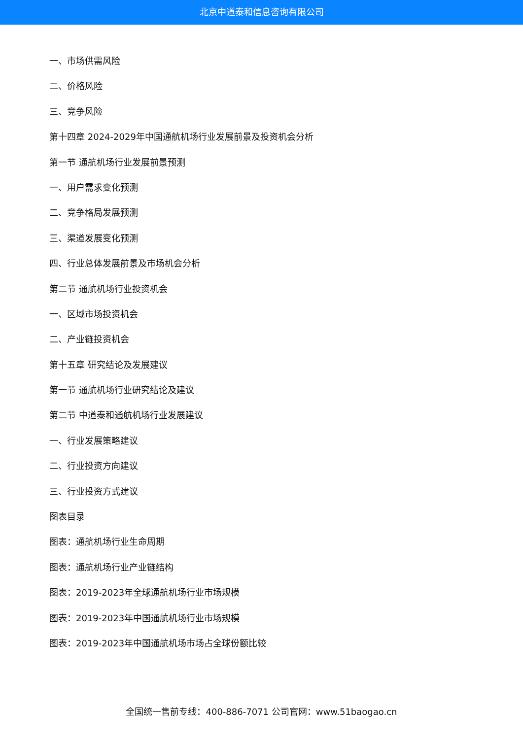北京中道泰和信息咨询有限公司
一、市场供需风险
二、价格风险
三、竞争风险
第十四章 2024-2029年中国通航机场行业发展前景及投资机会分析
第一节 通航机场行业发展前景预测
一、用户需求变化预测
二、竞争格局发展预测
三、渠道发展变化预测
四、行业总体发展前景及市场机会分析
第二节 通航机场行业投资机会
一、区域市场投资机会
二、产业链投资机会
第十五章 研究结论及发展建议
第一节 通航机场行业研究结论及建议
第二节 中道泰和通航机场行业发展建议
一、行业发展策略建议
二、行业投资方向建议
三、行业投资方式建议
图表目录
图表：通航机场行业生命周期
图表：通航机场行业产业链结构
图表：2019-2023年全球通航机场行业市场规模
图表：2019-2023年中国通航机场行业市场规模
图表：2019-2023年中国通航机场市场占全球份额比较
全国统一售前专线：400-886-7071 公司官网：www.51baogao.cn